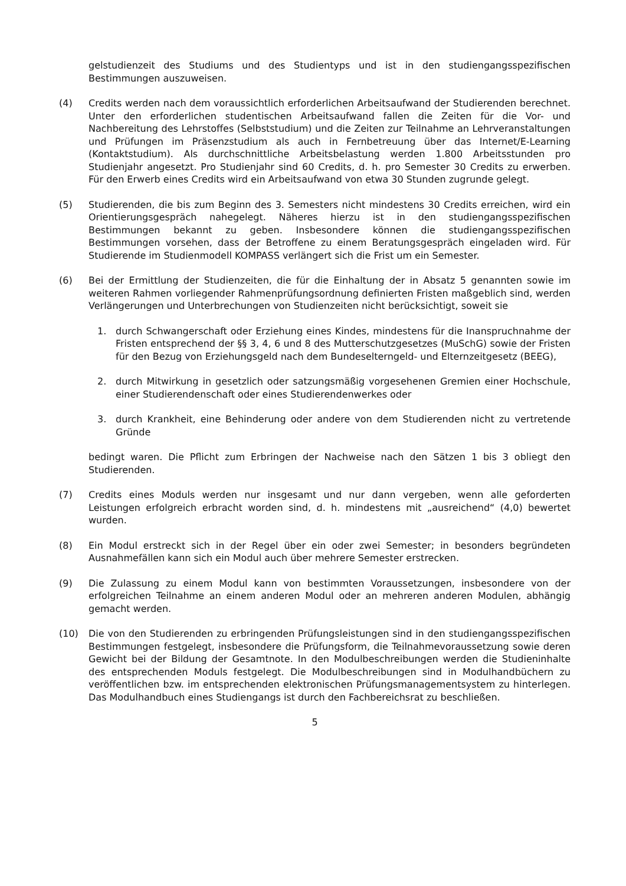gelstudienzeit des Studiums und des Studientyps und ist in den studiengangsspezifischen Bestimmungen auszuweisen.
(4) Credits werden nach dem voraussichtlich erforderlichen Arbeitsaufwand der Studierenden berechnet. Unter den erforderlichen studentischen Arbeitsaufwand fallen die Zeiten für die Vor- und Nachbereitung des Lehrstoffes (Selbststudium) und die Zeiten zur Teilnahme an Lehrveranstaltungen und Prüfungen im Präsenzstudium als auch in Fernbetreuung über das Internet/E-Learning (Kontaktstudium). Als durchschnittliche Arbeitsbelastung werden 1.800 Arbeitsstunden pro Studienjahr angesetzt. Pro Studienjahr sind 60 Credits, d. h. pro Semester 30 Credits zu erwerben. Für den Erwerb eines Credits wird ein Arbeitsaufwand von etwa 30 Stunden zugrunde gelegt.
(5) Studierenden, die bis zum Beginn des 3. Semesters nicht mindestens 30 Credits erreichen, wird ein Orientierungsgespräch nahegelegt. Näheres hierzu ist in den studiengangsspezifischen Bestimmungen bekannt zu geben. Insbesondere können die studiengangsspezifischen Bestimmungen vorsehen, dass der Betroffene zu einem Beratungsgespräch eingeladen wird. Für Studierende im Studienmodell KOMPASS verlängert sich die Frist um ein Semester.
(6) Bei der Ermittlung der Studienzeiten, die für die Einhaltung der in Absatz 5 genannten sowie im weiteren Rahmen vorliegender Rahmenprüfungsordnung definierten Fristen maßgeblich sind, werden Verlängerungen und Unterbrechungen von Studienzeiten nicht berücksichtigt, soweit sie
1. durch Schwangerschaft oder Erziehung eines Kindes, mindestens für die Inanspruchnahme der Fristen entsprechend der §§ 3, 4, 6 und 8 des Mutterschutzgesetzes (MuSchG) sowie der Fristen für den Bezug von Erziehungsgeld nach dem Bundeselterngeld- und Elternzeitgesetz (BEEG),
2. durch Mitwirkung in gesetzlich oder satzungsmäßig vorgesehenen Gremien einer Hochschule, einer Studierendenschaft oder eines Studierendenwerkes oder
3. durch Krankheit, eine Behinderung oder andere von dem Studierenden nicht zu vertretende Gründe
bedingt waren. Die Pflicht zum Erbringen der Nachweise nach den Sätzen 1 bis 3 obliegt den Studierenden.
(7) Credits eines Moduls werden nur insgesamt und nur dann vergeben, wenn alle geforderten Leistungen erfolgreich erbracht worden sind, d. h. mindestens mit „ausreichend“ (4,0) bewertet wurden.
(8) Ein Modul erstreckt sich in der Regel über ein oder zwei Semester; in besonders begründeten Ausnahmefällen kann sich ein Modul auch über mehrere Semester erstrecken.
(9) Die Zulassung zu einem Modul kann von bestimmten Voraussetzungen, insbesondere von der erfolgreichen Teilnahme an einem anderen Modul oder an mehreren anderen Modulen, abhängig gemacht werden.
(10) Die von den Studierenden zu erbringenden Prüfungsleistungen sind in den studiengangsspezifischen Bestimmungen festgelegt, insbesondere die Prüfungsform, die Teilnahmevoraussetzung sowie deren Gewicht bei der Bildung der Gesamtnote. In den Modulbeschreibungen werden die Studieninhalte des entsprechenden Moduls festgelegt. Die Modulbeschreibungen sind in Modulhandbüchern zu veröffentlichen bzw. im entsprechenden elektronischen Prüfungsmanagementsystem zu hinterlegen. Das Modulhandbuch eines Studiengangs ist durch den Fachbereichsrat zu beschließen.
5